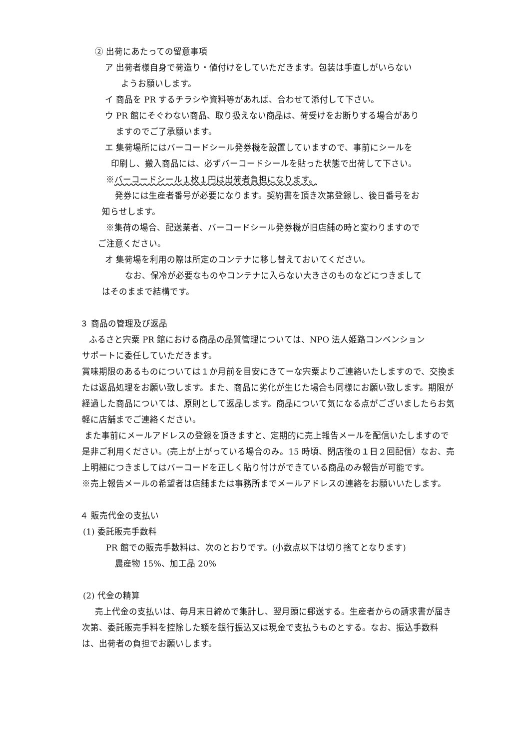② 出荷にあたっての留意事項
ア 出荷者様自身で荷造り・値付けをしていただきます。包装は手直しがいらない
ようお願いします。
イ 商品を PR するチラシや資料等があれば、合わせて添付して下さい。
ウ PR 館にそぐわない商品、取り扱えない商品は、荷受けをお断りする場合があり
ますのでご了承願います。
エ 集荷場所にはバーコードシール発券機を設置していますので、事前にシールを
印刷し、搬入商品には、必ずバーコードシールを貼った状態で出荷して下さい。
※バーコードシール１枚１円は出荷者負担になります。
発券には生産者番号が必要になります。契約書を頂き次第登録し、後日番号をお
知らせします。
※集荷の場合、配送業者、バーコードシール発券機が旧店舗の時と変わりますので
ご注意ください。
オ 集荷場を利用の際は所定のコンテナに移し替えておいてください。
なお、保冷が必要なものやコンテナに入らない大きさのものなどにつきまして
はそのままで結構です。
３ 商品の管理及び返品
ふるさと宍粟 PR 館における商品の品質管理については、NPO 法人姫路コンベンション
サポートに委任していただきます。
賞味期限のあるものについては１か月前を目安にきてーな宍粟よりご連絡いたしますので、交換または返品処理をお願い致します。また、商品に劣化が生じた場合も同様にお願い致します。期限が経過した商品については、原則として返品します。商品について気になる点がございましたらお気軽に店舗までご連絡ください。
また事前にメールアドレスの登録を頂きますと、定期的に売上報告メールを配信いたしますので是非ご利用ください。(売上が上がっている場合のみ。15 時頃、閉店後の１日２回配信）なお、売上明細につきましてはバーコードを正しく貼り付けができている商品のみ報告が可能です。
※売上報告メールの希望者は店舗または事務所までメールアドレスの連絡をお願いいたします。
４ 販売代金の支払い
(1) 委託販売手数料
PR 館での販売手数料は、次のとおりです。(小数点以下は切り捨てとなります)
農産物 15%、加工品 20%
(2) 代金の精算
売上代金の支払いは、毎月末日締めで集計し、翌月頭に郵送する。生産者からの請求書が届き次第、委託販売手料を控除した額を銀行振込又は現金で支払うものとする。なお、振込手数料は、出荷者の負担でお願いします。